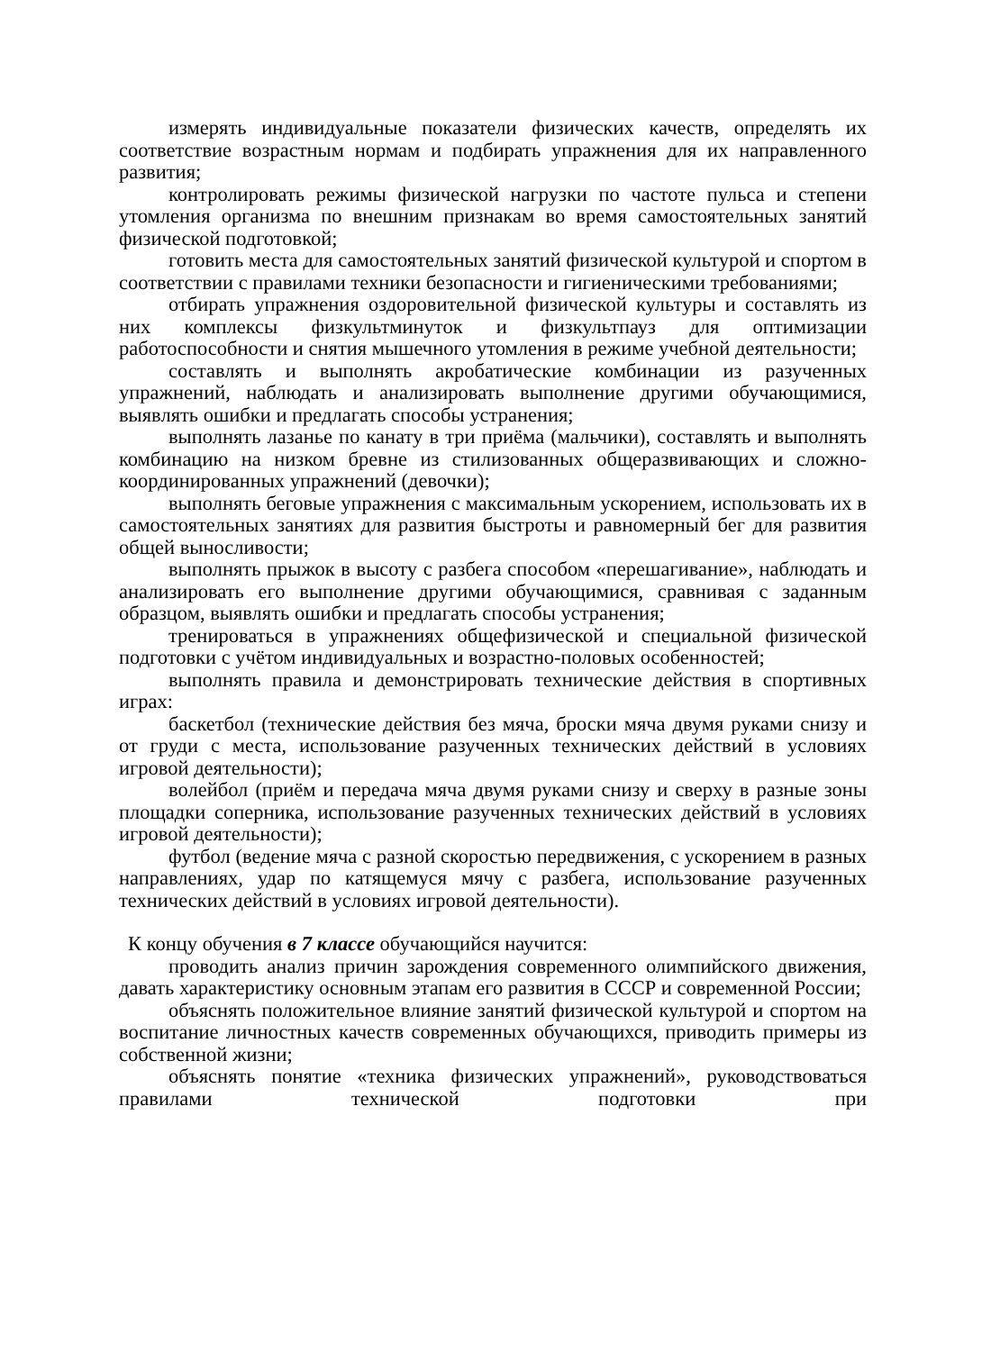измерять индивидуальные показатели физических качеств, определять их соответствие возрастным нормам и подбирать упражнения для их направленного развития;
контролировать режимы физической нагрузки по частоте пульса и степени утомления организма по внешним признакам во время самостоятельных занятий физической подготовкой;
готовить места для самостоятельных занятий физической культурой и спортом в соответствии с правилами техники безопасности и гигиеническими требованиями;
отбирать упражнения оздоровительной физической культуры и составлять из них комплексы физкультминуток и физкультпауз для оптимизации работоспособности и снятия мышечного утомления в режиме учебной деятельности;
составлять и выполнять акробатические комбинации из разученных упражнений, наблюдать и анализировать выполнение другими обучающимися, выявлять ошибки и предлагать способы устранения;
выполнять лазанье по канату в три приёма (мальчики), составлять и выполнять комбинацию на низком бревне из стилизованных общеразвивающих и сложно-координированных упражнений (девочки);
выполнять беговые упражнения с максимальным ускорением, использовать их в самостоятельных занятиях для развития быстроты и равномерный бег для развития общей выносливости;
выполнять прыжок в высоту с разбега способом «перешагивание», наблюдать и анализировать его выполнение другими обучающимися, сравнивая с заданным образцом, выявлять ошибки и предлагать способы устранения;
тренироваться в упражнениях общефизической и специальной физической подготовки с учётом индивидуальных и возрастно-половых особенностей;
выполнять правила и демонстрировать технические действия в спортивных играх:
баскетбол (технические действия без мяча, броски мяча двумя руками снизу и от груди с места, использование разученных технических действий в условиях игровой деятельности);
волейбол (приём и передача мяча двумя руками снизу и сверху в разные зоны площадки соперника, использование разученных технических действий в условиях игровой деятельности);
футбол (ведение мяча с разной скоростью передвижения, с ускорением в разных направлениях, удар по катящемуся мячу с разбега, использование разученных технических действий в условиях игровой деятельности).
К концу обучения в 7 классе обучающийся научится:
проводить анализ причин зарождения современного олимпийского движения, давать характеристику основным этапам его развития в СССР и современной России;
объяснять положительное влияние занятий физической культурой и спортом на воспитание личностных качеств современных обучающихся, приводить примеры из собственной жизни;
объяснять понятие «техника физических упражнений», руководствоваться правилами технической подготовки при